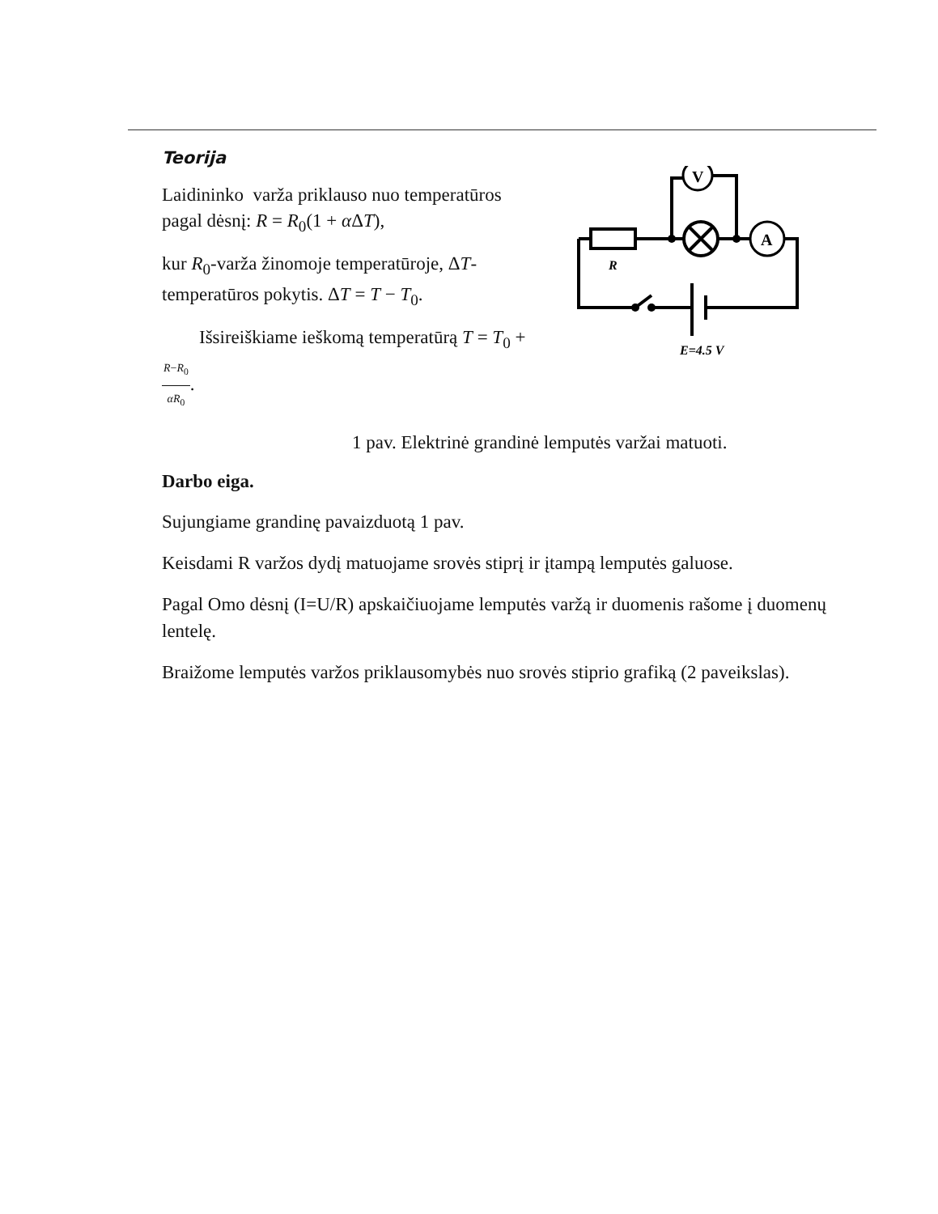Teorija
Laidininko varža priklauso nuo temperatūros pagal dėsnį: R = R<sub>0</sub>(1 + α ΔT),
kur R<sub>0</sub>-varža žinomoje temperatūroje, ΔT-temperatūros pokytis. ΔT = T − T<sub>0</sub>.
Išsireiškiame ieškomą temperatūrą T = T<sub>0</sub> + R−R<sub>0</sub> αR<sub>0</sub>.
V
A
R
E=4.5 V
1 pav. Elektrinė grandinė lemputės varžai matuoti.
Darbo eiga.
Sujungiame grandinę pavaizduotą 1 pav.
Keisdami R varžos dydį matuojame srovės stiprį ir įtampą lemputės galuose.
Pagal Omo dėsnį (I=U/R) apskaičiuojame lemputės varžą ir duomenis rašome į duomenų lentelę.
Braižome lemputės varžos priklausomybės nuo srovės stiprio grafiką (2 paveikslas).